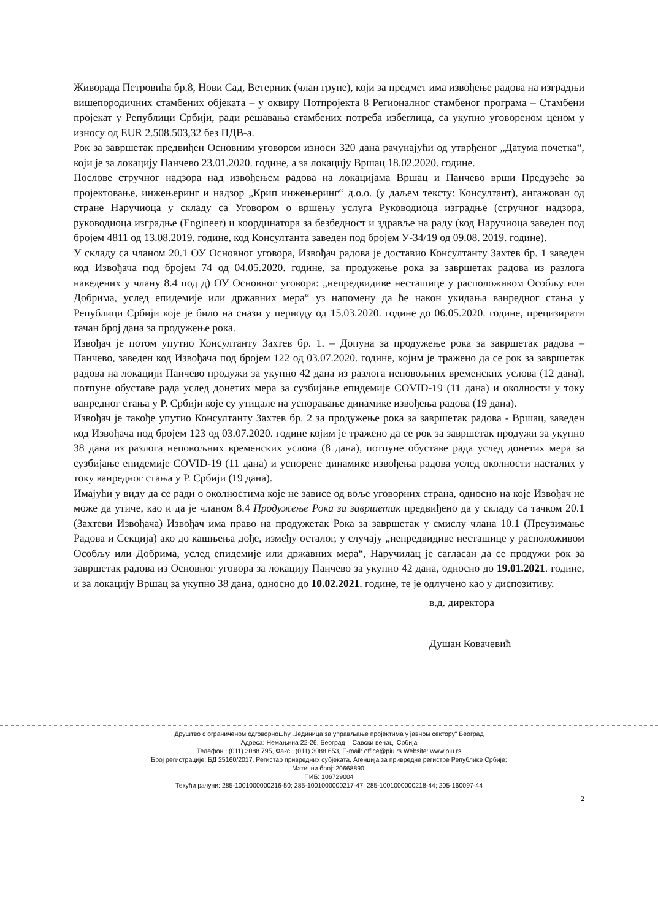Живорада Петровића бр.8, Нови Сад, Ветерник (члан групе), који за предмет има извођење радова на изградњи вишепородичних стамбених објеката – у оквиру Потпројекта 8 Регионалног стамбеног програма – Стамбени пројекат у Републици Србији, ради решавања стамбених потреба избеглица, са укупно уговореном ценом у износу од EUR 2.508.503,32 без ПДВ-а.
Рок за завршетак предвиђен Основним уговором износи 320 дана рачунајући од утврђеног „Датума почетка“, који је за локацију Панчево 23.01.2020. године, а за локацију Вршац 18.02.2020. године.
Послове стручног надзора над извођењем радова на локацијама Вршац и Панчево врши Предузеће за пројектовање, инжењеринг и надзор „Крип инжењеринг“ д.о.о. (у даљем тексту: Консултант), ангажован од стране Наручиоца у складу са Уговором о вршењу услуга Руководиоца изградње (стручног надзора, руководиоца изградње (Engineer) и координатора за безбедност и здравље на раду (код Наручиоца заведен под бројем 4811 од 13.08.2019. године, код Консултанта заведен под бројем У-34/19 од 09.08. 2019. године).
У складу са чланом 20.1 ОУ Основног уговора, Извођач радова је доставио Консултанту Захтев бр. 1 заведен код Извођача под бројем 74 од 04.05.2020. године, за продужење рока за завршетак радова из разлога наведених у члану 8.4 под д) ОУ Основног уговора: „непредвидиве несташице у расположивом Особљу или Добрима, услед епидемије или државних мера“ уз напомену да ће након укидања ванредног стања у Републици Србији које је било на снази у периоду од 15.03.2020. године до 06.05.2020. године, прецизирати тачан број дана за продужење рока.
Извођач је потом упутио Консултанту Захтев бр. 1. – Допуна за продужење рока за завршетак радова – Панчево, заведен код Извођача под бројем 122 од 03.07.2020. године, којим је тражено да се рок за завршетак радова на локацији Панчево продужи за укупно 42 дана из разлога неповољних временских услова (12 дана), потпуне обуставе рада услед донетих мера за сузбијање епидемије COVID-19 (11 дана) и околности у току ванредног стања у Р. Србији које су утицале на успоравање динамике извођења радова (19 дана).
Извођач је такође упутио Консултанту Захтев бр. 2 за продужење рока за завршетак радова - Вршац, заведен код Извођача под бројем 123 од 03.07.2020. године којим је тражено да се рок за завршетак продужи за укупно 38 дана из разлога неповољних временских услова (8 дана), потпуне обуставе рада услед донетих мера за сузбијање епидемије COVID-19 (11 дана) и успорене динамике извођења радова услед околности насталих у току ванредног стања у Р. Србији (19 дана).
Имајући у виду да се ради о околностима које не зависе од воље уговорних страна, односно на које Извођач не може да утиче, као и да је чланом 8.4 Продужење Рока за завршетак предвиђено да у складу са тачком 20.1 (Захтеви Извођача) Извођач има право на продужетак Рока за завршетак у смислу члана 10.1 (Преузимање Радова и Секција) ако до кашњења дође, између осталог, у случају „непредвидиве несташице у расположивом Особљу или Добрима, услед епидемије или државних мера“, Наручилац је сагласан да се продужи рок за завршетак радова из Основног уговора за локацију Панчево за укупно 42 дана, односно до 19.01.2021. године, и за локацију Вршац за укупно 38 дана, односно до 10.02.2021. године, те је одлучено као у диспозитиву.
в.д. директора
Душан Ковачевић
Друштво с ограниченом одговорношћу „Јединица за управљање пројектима у јавном сектору" Београд
Адреса: Немањина 22-26, Београд – Савски венац, Србија
Телефон.: (011) 3088 795, Факс.: (011) 3088 653, E-mail: office@piu.rs Website: www.piu.rs
Број регистрације: БД 25160/2017, Регистар привредних субјеката, Агенција за привредне регистре Републике Србије;
Матични број: 20668890;
ПИБ: 106729004
Текући рачуни: 285-1001000000216-50; 285-1001000000217-47; 285-1001000000218-44; 205-160097-44
2